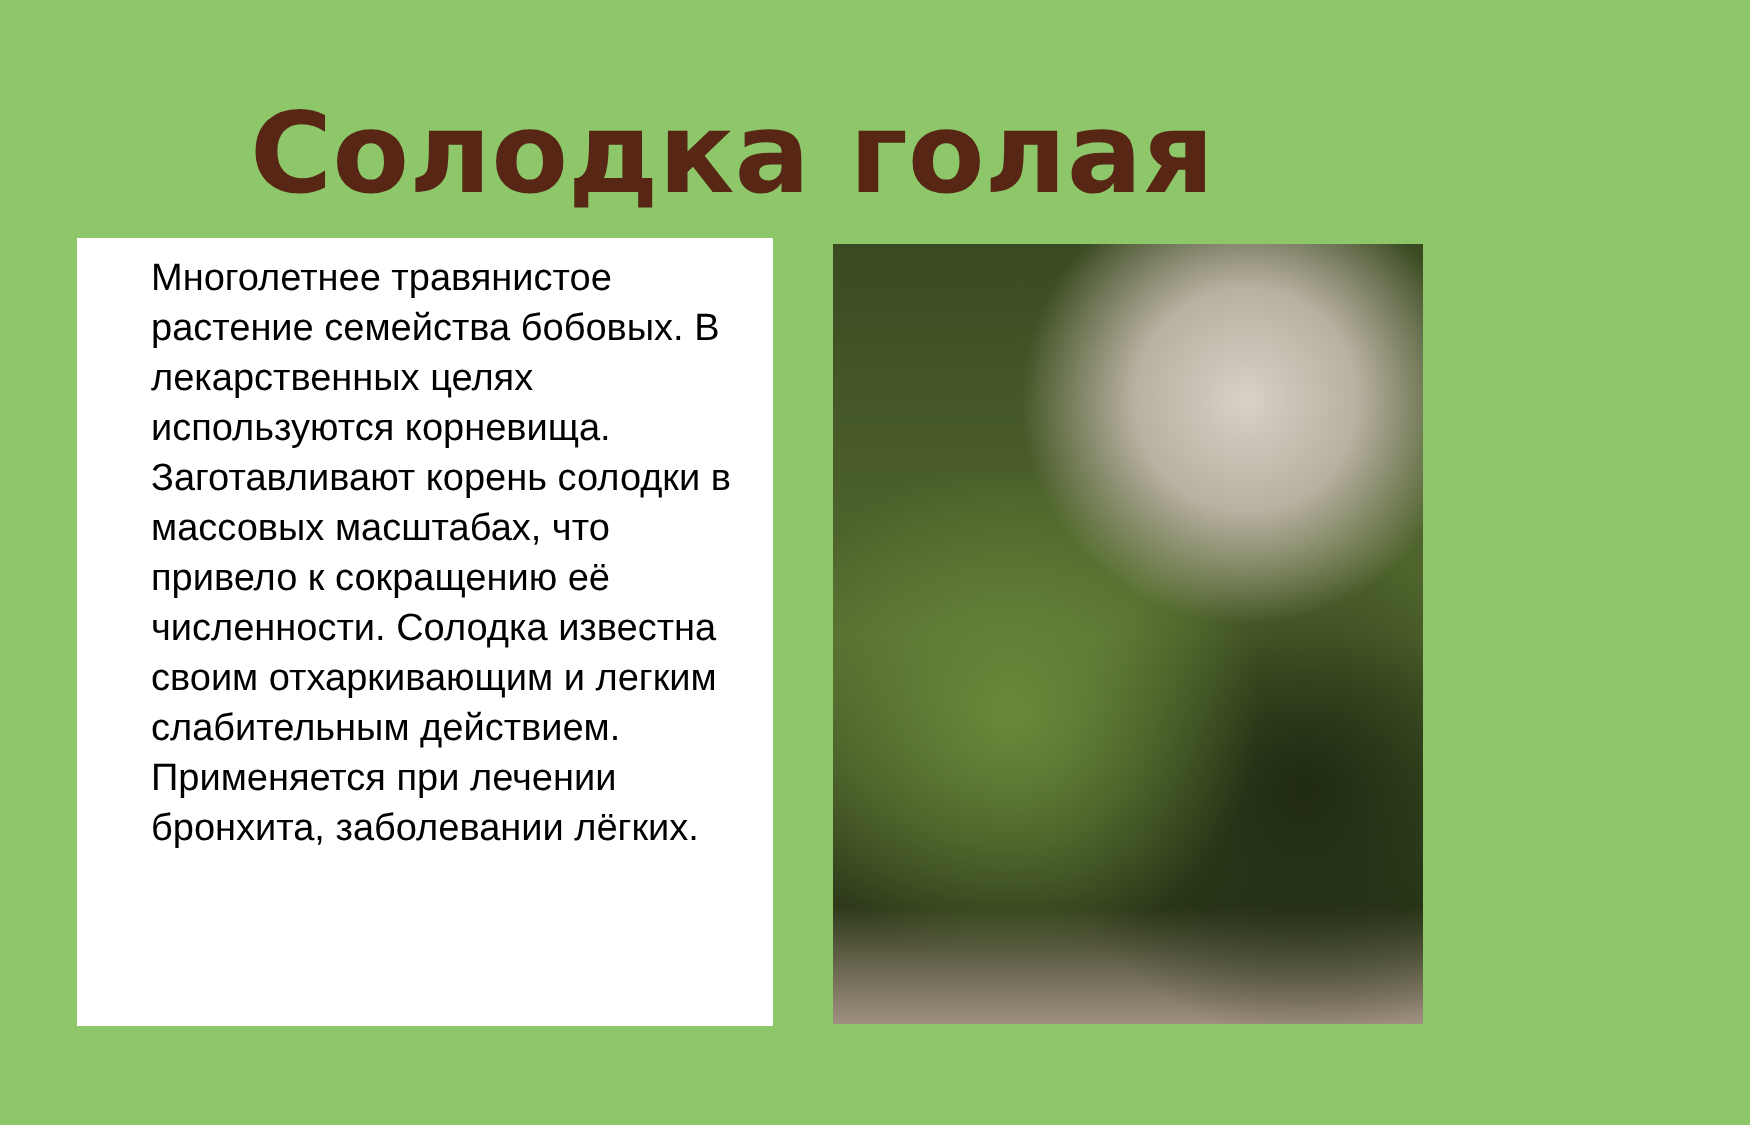Солодка голая
Многолетнее травянистое растение семейства бобовых. В лекарственных целях используются корневища. Заготавливают корень солодки в массовых масштабах, что привело к сокращению её численности. Солодка известна своим отхаркивающим и легким слабительным действием. Применяется при лечении бронхита, заболевании лёгких.